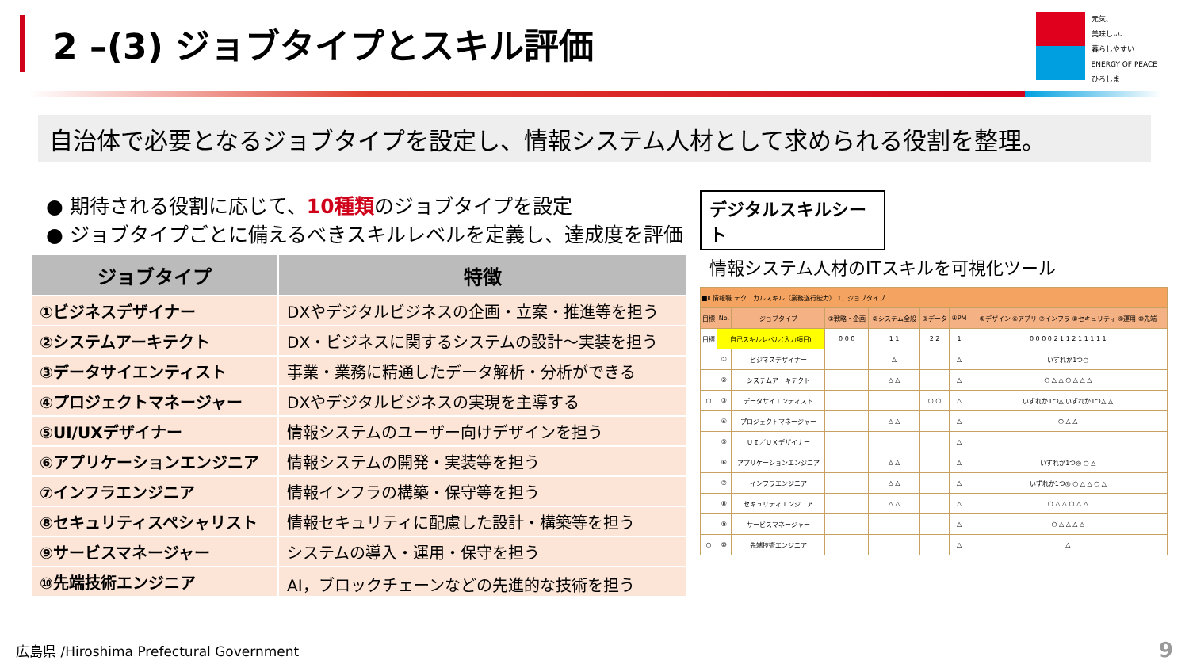2 –(3) ジョブタイプとスキル評価
元気、
美味しい、
暮らしやすい
ENERGY OF PEACE
ひろしま
自治体で必要となるジョブタイプを設定し、情報システム人材として求められる役割を整理。
● 期待される役割に応じて、10種類のジョブタイプを設定
● ジョブタイプごとに備えるべきスキルレベルを定義し、達成度を評価
| ジョブタイプ | 特徴 |
| --- | --- |
| ①ビジネスデザイナー | DXやデジタルビジネスの企画・立案・推進等を担う |
| ②システムアーキテクト | DX・ビジネスに関するシステムの設計～実装を担う |
| ③データサイエンティスト | 事業・業務に精通したデータ解析・分析ができる |
| ④プロジェクトマネージャー | DXやデジタルビジネスの実現を主導する |
| ⑤UI/UXデザイナー | 情報システムのユーザー向けデザインを担う |
| ⑥アプリケーションエンジニア | 情報システムの開発・実装等を担う |
| ⑦インフラエンジニア | 情報インフラの構築・保守等を担う |
| ⑧セキュリティスペシャリスト | 情報セキュリティに配慮した設計・構築等を担う |
| ⑨サービスマネージャー | システムの導入・運用・保守を担う |
| ⑩先端技術エンジニア | AI，ブロックチェーンなどの先進的な技術を担う |
デジタルスキルシート
情報システム人材のITスキルを可視化ツール
| ■Ⅱ 情報職 テクニカルスキル（業務遂行能力） 1．ジョブタイプ | | | | | | | |
| 目標 | No. | ジョブタイプ | ①戦略・企画 | ②システム全般 | ③データ | ④PM | ⑤デザイン ⑥アプリ ⑦インフラ ⑧セキュリティ ⑨運用 ⑩先端 |
| 目標 | 自己スキルレベル(入力項目) | | 0 0 0 | 1 1 | 2 2 | 1 | 0 0 0 0 2 1 1 2 1 1 1 1 1 |
| | ① | ビジネスデザイナー | | △ | | △ | いずれか1つ○ |
| | ② | システムアーキテクト | | △ △ | | △ | ○ △ △ ○ △ △ △ |
| ○ | ③ | データサイエンティスト | | | ○ ○ | △ | いずれか1つ△ いずれか1つ△ △ |
| | ④ | プロジェクトマネージャー | | △ △ | | △ | ○ △ △ |
| | ⑤ | ＵＩ／ＵＸデザイナー | | | | △ | |
| | ⑥ | アプリケーションエンジニア | | △ △ | | △ | いずれか1つ◎ ○ △ |
| | ⑦ | インフラエンジニア | | △ △ | | △ | いずれか1つ◎ ○ △ △ ○ △ |
| | ⑧ | セキュリティエンジニア | | △ △ | | △ | ○ △ △ ○ △ △ |
| | ⑨ | サービスマネージャー | | | | △ | ○ △ △ △ △ |
| ○ | ⑩ | 先端技術エンジニア | | | | △ | △ |
広島県 /Hiroshima Prefectural Government
9